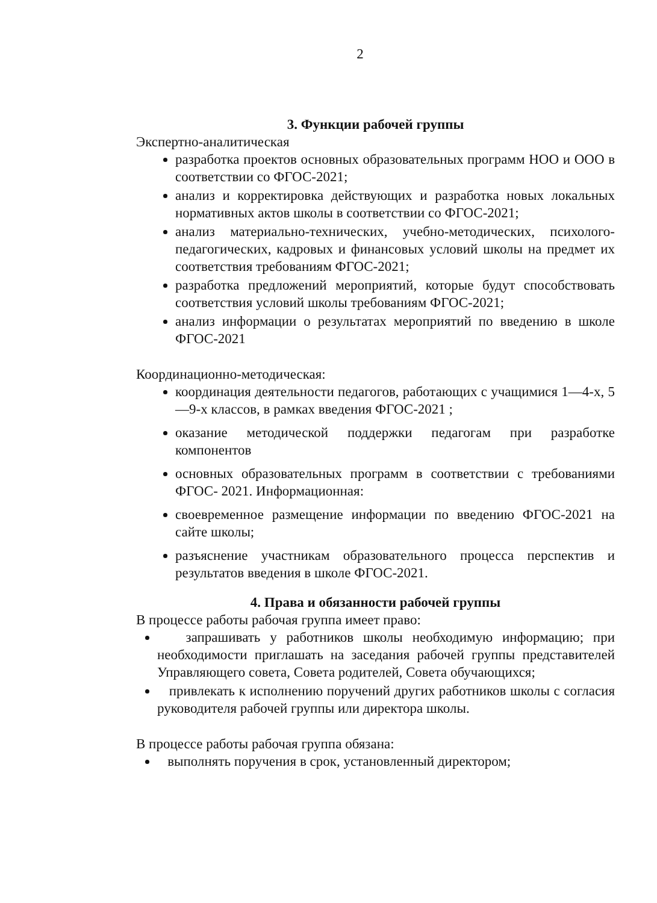2
3. Функции рабочей группы
Экспертно-аналитическая
разработка проектов основных образовательных программ НОО и ООО в соответствии со ФГОС-2021;
анализ и корректировка действующих и разработка новых локальных нормативных актов школы в соответствии со ФГОС-2021;
анализ материально-технических, учебно-методических, психолого-педагогических, кадровых и финансовых условий школы на предмет их соответствия требованиям ФГОС-2021;
разработка предложений мероприятий, которые будут способствовать соответствия условий школы требованиям ФГОС-2021;
анализ информации о результатах мероприятий по введению в школе ФГОС-2021
Координационно-методическая:
координация деятельности педагогов, работающих с учащимися 1—4-х, 5—9-х классов, в рамках введения ФГОС-2021 ;
оказание методической поддержки педагогам при разработке компонентов
основных образовательных программ в соответствии с требованиями ФГОС- 2021. Информационная:
своевременное размещение информации по введению ФГОС-2021 на сайте школы;
разъяснение участникам образовательного процесса перспектив и результатов введения в школе ФГОС-2021.
4. Права и обязанности рабочей группы
В процессе работы рабочая группа имеет право:
запрашивать у работников школы необходимую информацию; при необходимости приглашать на заседания рабочей группы представителей Управляющего совета, Совета родителей, Совета обучающихся;
привлекать к исполнению поручений других работников школы с согласия руководителя рабочей группы или директора школы.
В процессе работы рабочая группа обязана:
выполнять поручения в срок, установленный директором;